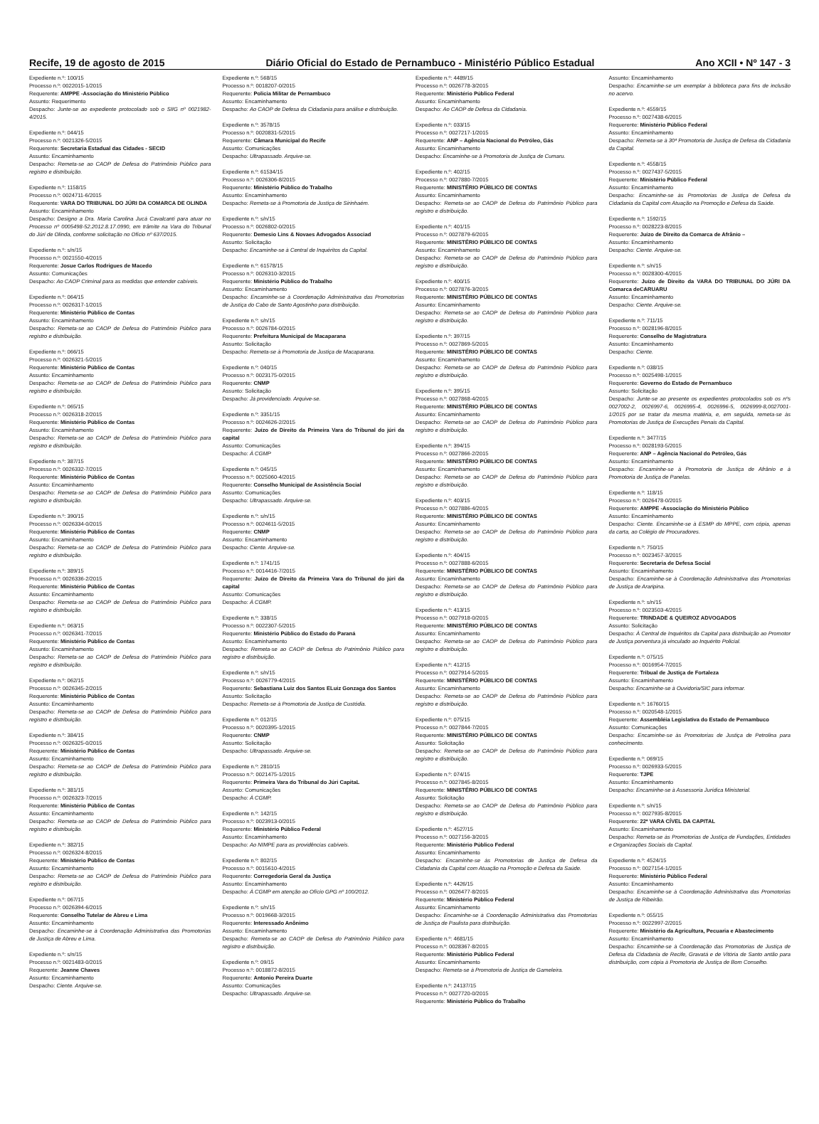Recife, 19 de agosto de 2015 Diário Oficial do Estado de Pernambuco - Ministério Público Estadual Ano XCII • Nº 147 - 3
Expediente n.º: 100/15
Processo n.º: 0022015-1/2015
Requerente: AMPPE -Associação do Ministério Público
Assunto: Requerimento
Despacho: Junte-se ao expediente protocolado sob o SIIG nº 0021982-4/2015.
Expediente n.º: 044/15
Processo n.º: 0021326-5/2015
Requerente: Secretaria Estadual das Cidades - SECID
Assunto: Encaminhamento
Despacho: Remeta-se ao CAOP de Defesa do Patrimônio Público para registro e distribuição.
Expediente n.º: 1158/15
Processo n.º: 0024711-6/2015
Requerente: VARA DO TRIBUNAL DO JÚRI DA COMARCA DE OLINDA
Assunto: Encaminhamento
Despacho: Designo a Dra. Maria Carolina Jucá Cavalcanti para atuar no Processo nº 0005498-52.2012.8.17.0990, em trâmite na Vara do Tribunal do Júri de Olinda, conforme solicitação no Ofício nº 637/2015.
Expediente n.º: s/n/15
Processo n.º: 0021550-4/2015
Requerente: Josue Carlos Rodrigues de Macedo
Assunto: Comunicações
Despacho: Ao CAOP Criminal para as medidas que entender cabíveis.
Expediente n.º: 064/15
Processo n.º: 0026317-1/2015
Requerente: Ministério Público de Contas
Assunto: Encaminhamento
Despacho: Remeta-se ao CAOP de Defesa do Patrimônio Público para registro e distribuição.
Expediente n.º: 066/15
Processo n.º: 0026321-5/2015
Requerente: Ministério Público de Contas
Assunto: Encaminhamento
Despacho: Remeta-se ao CAOP de Defesa do Patrimônio Público para registro e distribuição.
Expediente n.º: 065/15
Processo n.º: 0026318-2/2015
Requerente: Ministério Público de Contas
Assunto: Encaminhamento
Despacho: Remeta-se ao CAOP de Defesa do Patrimônio Público para registro e distribuição.
Expediente n.º: 387/15
Processo n.º: 0026332-7/2015
Requerente: Ministério Público de Contas
Assunto: Encaminhamento
Despacho: Remeta-se ao CAOP de Defesa do Patrimônio Público para registro e distribuição.
Expediente n.º: 390/15
Processo n.º: 0026334-0/2015
Requerente: Ministério Público de Contas
Assunto: Encaminhamento
Despacho: Remeta-se ao CAOP de Defesa do Patrimônio Público para registro e distribuição.
Expediente n.º: 389/15
Processo n.º: 0026336-2/2015
Requerente: Ministério Público de Contas
Assunto: Encaminhamento
Despacho: Remeta-se ao CAOP de Defesa do Patrimônio Público para registro e distribuição.
Expediente n.º: 063/15
Processo n.º: 0026341-7/2015
Requerente: Ministério Público de Contas
Assunto: Encaminhamento
Despacho: Remeta-se ao CAOP de Defesa do Patrimônio Público para registro e distribuição.
Expediente n.º: 062/15
Processo n.º: 0026345-2/2015
Requerente: Ministério Público de Contas
Assunto: Encaminhamento
Despacho: Remeta-se ao CAOP de Defesa do Patrimônio Público para registro e distribuição.
Expediente n.º: 384/15
Processo n.º: 0026325-0/2015
Requerente: Ministério Público de Contas
Assunto: Encaminhamento
Despacho: Remeta-se ao CAOP de Defesa do Patrimônio Público para registro e distribuição.
Expediente n.º: 381/15
Processo n.º: 0026323-7/2015
Requerente: Ministério Público de Contas
Assunto: Encaminhamento
Despacho: Remeta-se ao CAOP de Defesa do Patrimônio Público para registro e distribuição.
Expediente n.º: 382/15
Processo n.º: 0026324-8/2015
Requerente: Ministério Público de Contas
Assunto: Encaminhamento
Despacho: Remeta-se ao CAOP de Defesa do Patrimônio Público para registro e distribuição.
Expediente n.º: 067/15
Processo n.º: 0026394-6/2015
Requerente: Conselho Tutelar de Abreu e Lima
Assunto: Encaminhamento
Despacho: Encaminhe-se à Coordenação Administrativa das Promotorias de Justiça de Abreu e Lima.
Expediente n.º: s/n/15
Processo n.º: 0021483-0/2015
Requerente: Jeanne Chaves
Assunto: Encaminhamento
Despacho: Ciente. Arquive-se.
Expediente n.º: 568/15
Processo n.º: 0018207-0/2015
Requerente: Policia Militar de Pernambuco
Assunto: Encaminhamento
Despacho: Ao CAOP de Defesa da Cidadania para análise e distribuição.
Expediente n.º: 3578/15
Processo n.º: 0020831-5/2015
Requerente: Câmara Municipal do Recife
Assunto: Comunicações
Despacho: Ultrapassado. Arquive-se.
Expediente n.º: 61534/15
Processo n.º: 0026306-8/2015
Requerente: Ministério Público do Trabalho
Assunto: Encaminhamento
Despacho: Remeta-se à Promotoria de Justiça de Sirinhaém.
Expediente n.º: s/n/15
Processo n.º: 0026802-0/2015
Requerente: Demesio Lins & Novaes Advogados Associad
Assunto: Solicitação
Despacho: Encaminhe-se à Central de Inquéritos da Capital.
Expediente n.º: 61578/15
Processo n.º: 0026310-3/2015
Requerente: Ministério Público do Trabalho
Assunto: Encaminhamento
Despacho: Encaminhe-se à Coordenação Administrativa das Promotorias de Justiça do Cabo de Santo Agostinho para distribuição.
Expediente n.º: s/n/15
Processo n.º: 0026784-0/2015
Requerente: Prefeitura Municipal de Macaparana
Assunto: Solicitação
Despacho: Remeta-se à Promotoria de Justiça de Macaparana.
Expediente n.º: 040/15
Processo n.º: 0023175-0/2015
Requerente: CNMP
Assunto: Solicitação
Despacho: Já providenciado. Arquive-se.
Expediente n.º: 3351/15
Processo n.º: 0024626-2/2015
Requerente: Juízo de Direito da Primeira Vara do Tribunal do júri da capital
Assunto: Comunicações
Despacho: À CGMP
Expediente n.º: 045/15
Processo n.º: 0025060-4/2015
Requerente: Conselho Municipal de Assistência Social
Assunto: Comunicações
Despacho: Ultrapassado. Arquive-se.
Expediente n.º: s/n/15
Processo n.º: 0024611-5/2015
Requerente: CNMP
Assunto: Encaminhamento
Despacho: Ciente. Arquive-se.
Expediente n.º: 1741/15
Processo n.º: 0014416-7/2015
Requerente: Juízo de Direito da Primeira Vara do Tribunal do júri da capital
Assunto: Comunicações
Despacho: À CGMP.
Expediente n.º: 338/15
Processo n.º: 0022307-5/2015
Requerente: Ministério Público do Estado do Paraná
Assunto: Encaminhamento
Despacho: Remeta-se ao CAOP de Defesa do Patrimônio Público para registro e distribuição.
Expediente n.º: s/n/15
Processo n.º: 0026779-4/2015
Requerente: Sebastiana Luiz dos Santos ELuiz Gonzaga dos Santos
Assunto: Solicitação
Despacho: Remeta-se à Promotoria de Justiça de Custódia.
Expediente n.º: 012/15
Processo n.º: 0020395-1/2015
Requerente: CNMP
Assunto: Solicitação
Despacho: Ultrapassado. Arquive-se.
Expediente n.º: 2810/15
Processo n.º: 0021475-1/2015
Requerente: Primeira Vara do Tribunal do Júri CapitaL
Assunto: Comunicações
Despacho: À CGMP.
Expediente n.º: 142/15
Processo n.º: 0023913-0/2015
Requerente: Ministério Público Federal
Assunto: Encaminhamento
Despacho: Ao NIMPE para as providências cabíveis.
Expediente n.º: 802/15
Processo n.º: 0015610-4/2015
Requerente: Corregedoria Geral da Justiça
Assunto: Encaminhamento
Despacho: À CGMP em atenção ao Ofício GPG nº 100/2012.
Expediente n.º: s/n/15
Processo n.º: 0019668-3/2015
Requerente: Interessado Anônimo
Assunto: Encaminhamento
Despacho: Remeta-se ao CAOP de Defesa do Patrimônio Público para registro e distribuição.
Expediente n.º: 09/15
Processo n.º: 0018872-8/2015
Requerente: Antonio Pereira Duarte
Assunto: Comunicações
Despacho: Ultrapassado. Arquive-se.
Expediente n.º: 4489/15
Processo n.º: 0026778-3/2015
Requerente: Ministério Público Federal
Assunto: Encaminhamento
Despacho: Ao CAOP de Defesa da Cidadania.
Expediente n.º: 033/15
Processo n.º: 0027217-1/2015
Requerente: ANP – Agência Nacional do Petróleo, Gás
Assunto: Encaminhamento
Despacho: Encaminhe-se à Promotoria de Justiça de Cumaru.
Expediente n.º: 402/15
Processo n.º: 0027880-7/2015
Requerente: MINISTÉRIO PÚBLICO DE CONTAS
Assunto: Encaminhamento
Despacho: Remeta-se ao CAOP de Defesa do Patrimônio Público para registro e distribuição.
Expediente n.º: 401/15
Processo n.º: 0027879-6/2015
Requerente: MINISTÉRIO PÚBLICO DE CONTAS
Assunto: Encaminhamento
Despacho: Remeta-se ao CAOP de Defesa do Patrimônio Público para registro e distribuição.
Expediente n.º: 400/15
Processo n.º: 0027876-3/2015
Requerente: MINISTÉRIO PÚBLICO DE CONTAS
Assunto: Encaminhamento
Despacho: Remeta-se ao CAOP de Defesa do Patrimônio Público para registro e distribuição.
Expediente n.º: 397/15
Processo n.º: 0027869-5/2015
Requerente: MINISTÉRIO PÚBLICO DE CONTAS
Assunto: Encaminhamento
Despacho: Remeta-se ao CAOP de Defesa do Patrimônio Público para registro e distribuição.
Expediente n.º: 395/15
Processo n.º: 0027868-4/2015
Requerente: MINISTÉRIO PÚBLICO DE CONTAS
Assunto: Encaminhamento
Despacho: Remeta-se ao CAOP de Defesa do Patrimônio Público para registro e distribuição.
Expediente n.º: 394/15
Processo n.º: 0027866-2/2015
Requerente: MINISTÉRIO PÚBLICO DE CONTAS
Assunto: Encaminhamento
Despacho: Remeta-se ao CAOP de Defesa do Patrimônio Público para registro e distribuição.
Expediente n.º: 403/15
Processo n.º: 0027886-4/2015
Requerente: MINISTÉRIO PÚBLICO DE CONTAS
Assunto: Encaminhamento
Despacho: Remeta-se ao CAOP de Defesa do Patrimônio Público para registro e distribuição.
Expediente n.º: 404/15
Processo n.º: 0027888-6/2015
Requerente: MINISTÉRIO PÚBLICO DE CONTAS
Assunto: Encaminhamento
Despacho: Remeta-se ao CAOP de Defesa do Patrimônio Público para registro e distribuição.
Expediente n.º: 413/15
Processo n.º: 0027918-0/2015
Requerente: MINISTÉRIO PÚBLICO DE CONTAS
Assunto: Encaminhamento
Despacho: Remeta-se ao CAOP de Defesa do Patrimônio Público para registro e distribuição.
Expediente n.º: 412/15
Processo n.º: 0027914-5/2015
Requerente: MINISTÉRIO PÚBLICO DE CONTAS
Assunto: Encaminhamento
Despacho: Remeta-se ao CAOP de Defesa do Patrimônio Público para registro e distribuição.
Expediente n.º: 075/15
Processo n.º: 0027844-7/2015
Requerente: MINISTÉRIO PÚBLICO DE CONTAS
Assunto: Solicitação
Despacho: Remeta-se ao CAOP de Defesa do Patrimônio Público para registro e distribuição.
Expediente n.º: 074/15
Processo n.º: 0027845-8/2015
Requerente: MINISTÉRIO PÚBLICO DE CONTAS
Assunto: Solicitação
Despacho: Remeta-se ao CAOP de Defesa do Patrimônio Público para registro e distribuição.
Expediente n.º: 4527/15
Processo n.º: 0027156-3/2015
Requerente: Ministério Público Federal
Assunto: Encaminhamento
Despacho: Encaminhe-se às Promotorias de Justiça de Defesa da Cidadania da Capital com Atuação na Promoção e Defesa da Saúde.
Expediente n.º: 4426/15
Processo n.º: 0026477-8/2015
Requerente: Ministério Público Federal
Assunto: Encaminhamento
Despacho: Encaminhe-se à Coordenação Administrativa das Promotorias de Justiça de Paulista para distribuição.
Expediente n.º: 4681/15
Processo n.º: 0028367-8/2015
Requerente: Ministério Público Federal
Assunto: Encaminhamento
Despacho: Remeta-se à Promotoria de Justiça de Gameleira.
Expediente n.º: 24137/15
Processo n.º: 0027720-0/2015
Requerente: Ministério Público do Trabalho
Assunto: Encaminhamento
Despacho: Encaminhe-se um exemplar à biblioteca para fins de inclusão no acervo.
Expediente n.º: 4559/15
Processo n.º: 0027438-6/2015
Requerente: Ministério Público Federal
Assunto: Encaminhamento
Despacho: Remeta-se à 30ª Promotoria de Justiça de Defesa da Cidadania da Capital.
Expediente n.º: 4558/15
Processo n.º: 0027437-5/2015
Requerente: Ministério Público Federal
Assunto: Encaminhamento
Despacho: Encaminhe-se às Promotorias de Justiça de Defesa da Cidadania da Capital com Atuação na Promoção e Defesa da Saúde.
Expediente n.º: 1592/15
Processo n.º: 0028223-8/2015
Requerente: Juízo de Direito da Comarca de Afrânio –
Assunto: Encaminhamento
Despacho: Ciente. Arquive-se.
Expediente n.º: s/n/15
Processo n.º: 0028300-4/2015
Requerente: Juízo de Direito da VARA DO TRIBUNAL DO JÚRI DA Comarca deCARUARU
Assunto: Encaminhamento
Despacho: Ciente. Arquive-se.
Expediente n.º: 711/15
Processo n.º: 0028196-8/2015
Requerente: Conselho de Magistratura
Assunto: Encaminhamento
Despacho: Ciente.
Expediente n.º: 038/15
Processo n.º: 0025498-1/2015
Requerente: Governo do Estado de Pernambuco
Assunto: Solicitação
Despacho: Junte-se ao presente os expedientes protocolados sob os nºs 0027002-2, 0026997-6, 0026995-4, 0026996-5, 0026999-8,0027001-1/2015 por se tratar da mesma matéria, e, em seguida, remeta-se às Promotorias de Justiça de Execuções Penais da Capital.
Expediente n.º: 3477/15
Processo n.º: 0028193-5/2015
Requerente: ANP – Agência Nacional do Petróleo, Gás
Assunto: Encaminhamento
Despacho: Encaminhe-se à Promotoria de Justiça de Afrânio e à Promotoria de Justiça de Panelas.
Expediente n.º: 118/15
Processo n.º: 0026478-0/2015
Requerente: AMPPE -Associação do Ministério Público
Assunto: Encaminhamento
Despacho: Ciente. Encaminhe-se à ESMP do MPPE, com cópia, apenas da carta, ao Colégio de Procuradores.
Expediente n.º: 750/15
Processo n.º: 0023457-3/2015
Requerente: Secretaria de Defesa Social
Assunto: Encaminhamento
Despacho: Encaminhe-se à Coordenação Administrativa das Promotorias de Justiça de Araripina.
Expediente n.º: s/n/15
Processo n.º: 0023503-4/2015
Requerente: TRINDADE & QUEIROZ ADVOGADOS
Assunto: Solicitação
Despacho: À Central de Inquéritos da Capital para distribuição ao Promotor de Justiça porventura já vinculado ao Inquérito Policial.
Expediente n.º: 075/15
Processo n.º: 0016954-7/2015
Requerente: Tribual de Justiça de Fortaleza
Assunto: Encaminhamento
Despacho: Encaminhe-se à Ouvidoria/SIC para informar.
Expediente n.º: 16760/15
Processo n.º: 0020548-1/2015
Requerente: Assembléia Legislativa do Estado de Pernambuco
Assunto: Comunicações
Despacho: Encaminhe-se às Promotorias de Justiça de Petrolina para conhecimento.
Expediente n.º: 069/15
Processo n.º: 0026933-5/2015
Requerente: TJPE
Assunto: Encaminhamento
Despacho: Encaminhe-se à Assessoria Jurídica Ministerial.
Expediente n.º: s/n/15
Processo n.º: 0027935-8/2015
Requerente: 22ª VARA CÍVEL DA CAPITAL
Assunto: Encaminhamento
Despacho: Remeta-se às Promotorias de Justiça de Fundações, Entidades e Organizações Sociais da Capital.
Expediente n.º: 4524/15
Processo n.º: 0027154-1/2015
Requerente: Ministério Público Federal
Assunto: Encaminhamento
Despacho: Encaminhe-se à Coordenação Administrativa das Promotorias de Justiça de Ribeirão.
Expediente n.º: 055/15
Processo n.º: 0022997-2/2015
Requerente: Ministério da Agricultura, Pecuaria e Abastecimento
Assunto: Encaminhamento
Despacho: Encaminhe-se à Coordenação das Promotorias de Justiça de Defesa da Cidadania de Recife, Gravatá e de Vitória de Santo antão para distribuição, com cópia à Promotoria de Justiça de Bom Conselho.